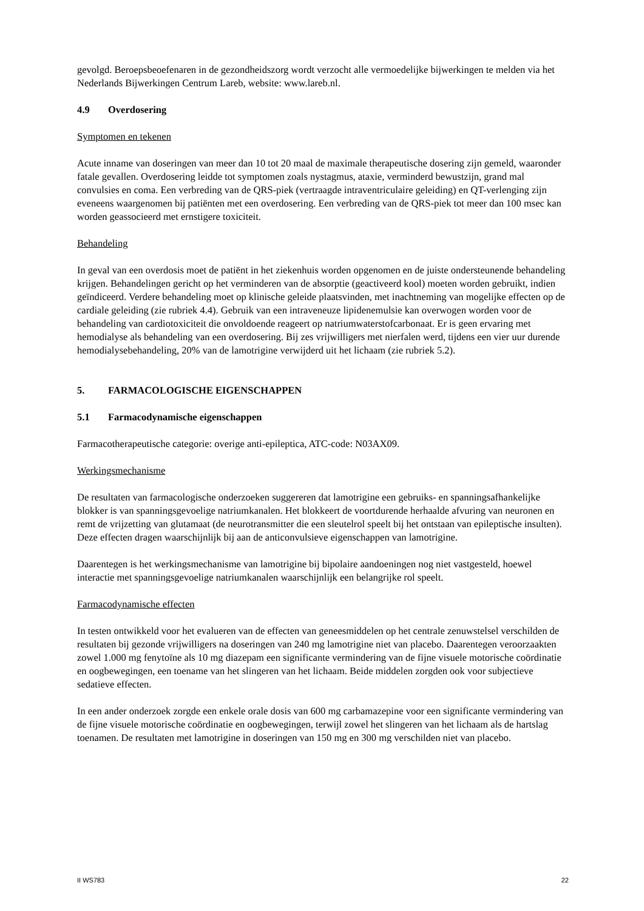gevolgd. Beroepsbeoefenaren in de gezondheidszorg wordt verzocht alle vermoedelijke bijwerkingen te melden via het Nederlands Bijwerkingen Centrum Lareb, website: www.lareb.nl.
4.9 Overdosering
Symptomen en tekenen
Acute inname van doseringen van meer dan 10 tot 20 maal de maximale therapeutische dosering zijn gemeld, waaronder fatale gevallen. Overdosering leidde tot symptomen zoals nystagmus, ataxie, verminderd bewustzijn, grand mal convulsies en coma. Een verbreding van de QRS-piek (vertraagde intraventriculaire geleiding) en QT-verlenging zijn eveneens waargenomen bij patiënten met een overdosering. Een verbreding van de QRS-piek tot meer dan 100 msec kan worden geassocieerd met ernstigere toxiciteit.
Behandeling
In geval van een overdosis moet de patiënt in het ziekenhuis worden opgenomen en de juiste ondersteunende behandeling krijgen. Behandelingen gericht op het verminderen van de absorptie (geactiveerd kool) moeten worden gebruikt, indien geïndiceerd. Verdere behandeling moet op klinische geleide plaatsvinden, met inachtneming van mogelijke effecten op de cardiale geleiding (zie rubriek 4.4). Gebruik van een intraveneuze lipidenemulsie kan overwogen worden voor de behandeling van cardiotoxiciteit die onvoldoende reageert op natriumwaterstofcarbonaat. Er is geen ervaring met hemodialyse als behandeling van een overdosering. Bij zes vrijwilligers met nierfalen werd, tijdens een vier uur durende hemodialysebehandeling, 20% van de lamotrigine verwijderd uit het lichaam (zie rubriek 5.2).
5. FARMACOLOGISCHE EIGENSCHAPPEN
5.1 Farmacodynamische eigenschappen
Farmacotherapeutische categorie: overige anti-epileptica, ATC-code: N03AX09.
Werkingsmechanisme
De resultaten van farmacologische onderzoeken suggereren dat lamotrigine een gebruiks- en spanningsafhankelijke blokker is van spanningsgevoelige natriumkanalen. Het blokkeert de voortdurende herhaalde afvuring van neuronen en remt de vrijzetting van glutamaat (de neurotransmitter die een sleutelrol speelt bij het ontstaan van epileptische insulten). Deze effecten dragen waarschijnlijk bij aan de anticonvulsieve eigenschappen van lamotrigine.
Daarentegen is het werkingsmechanisme van lamotrigine bij bipolaire aandoeningen nog niet vastgesteld, hoewel interactie met spanningsgevoelige natriumkanalen waarschijnlijk een belangrijke rol speelt.
Farmacodynamische effecten
In testen ontwikkeld voor het evalueren van de effecten van geneesmiddelen op het centrale zenuwstelsel verschilden de resultaten bij gezonde vrijwilligers na doseringen van 240 mg lamotrigine niet van placebo. Daarentegen veroorzaakten zowel 1.000 mg fenytoïne als 10 mg diazepam een significante vermindering van de fijne visuele motorische coördinatie en oogbewegingen, een toename van het slingeren van het lichaam. Beide middelen zorgden ook voor subjectieve sedatieve effecten.
In een ander onderzoek zorgde een enkele orale dosis van 600 mg carbamazepine voor een significante vermindering van de fijne visuele motorische coördinatie en oogbewegingen, terwijl zowel het slingeren van het lichaam als de hartslag toenamen. De resultaten met lamotrigine in doseringen van 150 mg en 300 mg verschilden niet van placebo.
II WS783 22